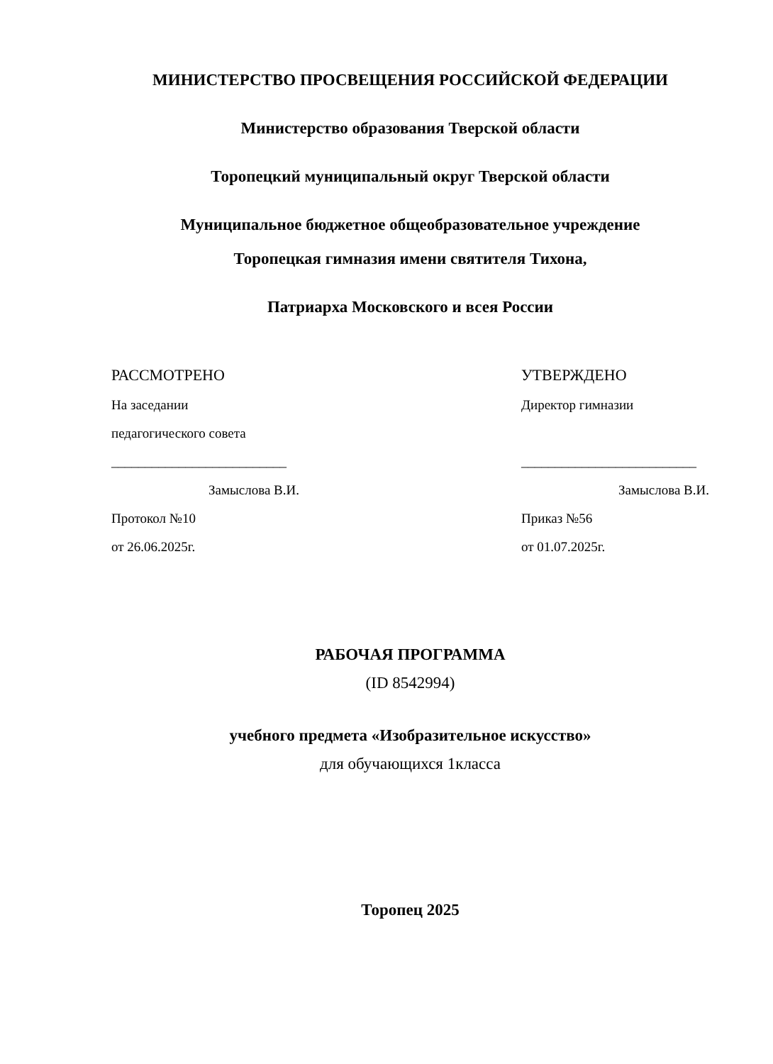МИНИСТЕРСТВО ПРОСВЕЩЕНИЯ РОССИЙСКОЙ ФЕДЕРАЦИИ
Министерство образования Тверской области
Торопецкий муниципальный округ Тверской области
Муниципальное бюджетное общеобразовательное учреждение
Торопецкая гимназия имени святителя Тихона,
Патриарха Московского и всея России
РАССМОТРЕНО
На заседании
педагогического совета
__________________________
Замыслова В.И.
Протокол №10
от 26.06.2025г.
УТВЕРЖДЕНО
Директор гимназии
__________________________
Замыслова В.И.
Приказ №56
от 01.07.2025г.
РАБОЧАЯ ПРОГРАММА
(ID 8542994)
учебного предмета «Изобразительное искусство»
для обучающихся 1класса
Торопец 2025